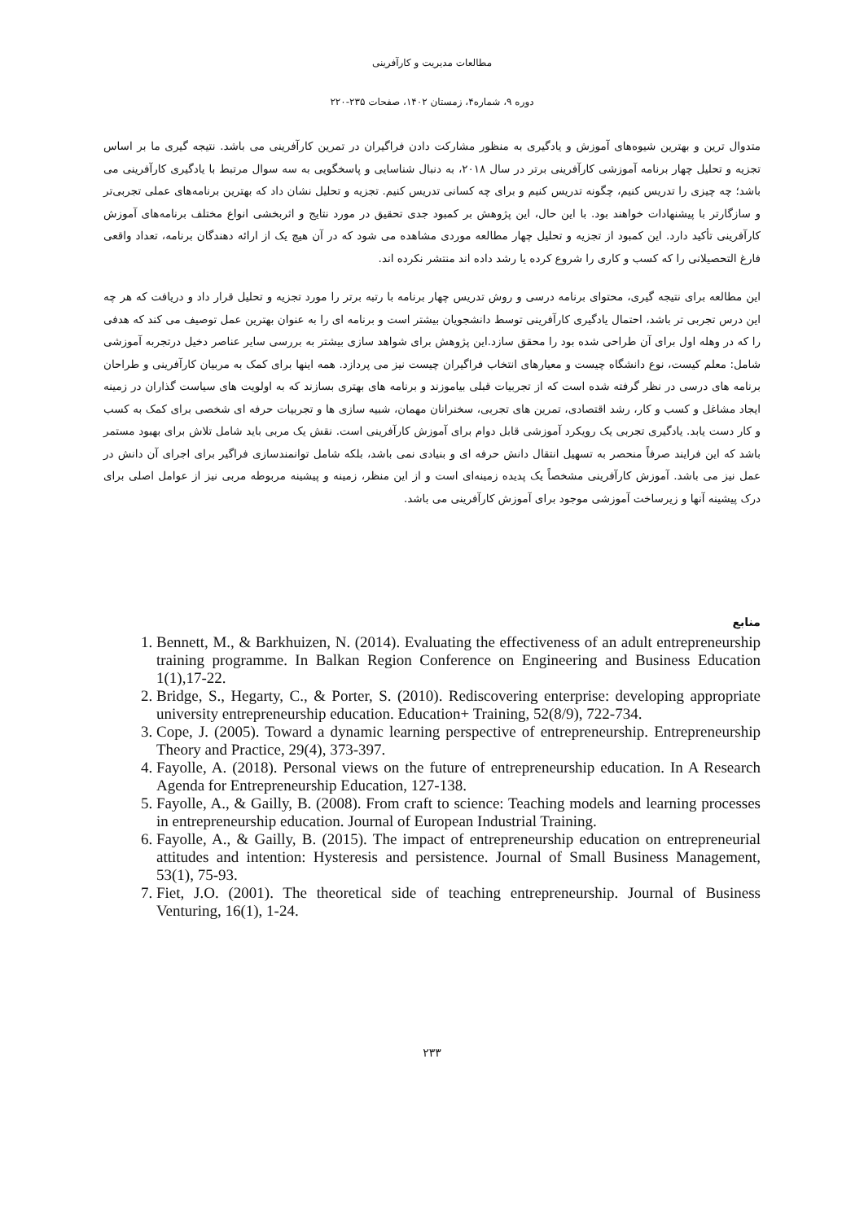مطالعات مدیریت و کارآفرینی
دوره ۹، شماره۴، زمستان ۱۴۰۲، صفحات ۲۳۵-۲۲۰
متدوال ترین و بهترین شیوه‌های آموزش و یادگیری به منظور مشارکت دادن فراگیران در تمرین کارآفرینی می باشد. نتیجه گیری ما بر اساس تجزیه و تحلیل چهار برنامه آموزشی کارآفرینی برتر در سال ۲۰۱۸، به دنبال شناسایی و پاسخگویی به سه سوال مرتبط با یادگیری کارآفرینی می باشد؛ چه چیزی را تدریس کنیم، چگونه تدریس کنیم و برای چه کسانی تدریس کنیم. تجزیه و تحلیل نشان داد که بهترین برنامه‌های عملی تجربی‌تر و سازگارتر با پیشنهادات خواهند بود. با این حال، این پژوهش بر کمبود جدی تحقیق در مورد نتایج و اثربخشی انواع مختلف برنامه‌های آموزش کارآفرینی تأکید دارد. این کمبود از تجزیه و تحلیل چهار مطالعه موردی مشاهده می شود که در آن هیچ یک از ارائه دهندگان برنامه، تعداد واقعی فارغ التحصیلانی را که کسب و کاری را شروع کرده یا رشد داده اند منتشر نکرده اند.
این مطالعه برای نتیجه گیری، محتوای برنامه درسی و روش تدریس چهار برنامه با رتبه برتر را مورد تجزیه و تحلیل قرار داد و دریافت که هر چه این درس تجربی تر باشد، احتمال یادگیری کارآفرینی توسط دانشجویان بیشتر است و برنامه ای را به عنوان بهترین عمل توصیف می کند که هدفی را که در وهله اول برای آن طراحی شده بود را محقق سازد.این پژوهش برای شواهد سازی بیشتر به بررسی سایر عناصر دخیل درتجربه آموزشی شامل: معلم کیست، نوع دانشگاه چیست و معیارهای انتخاب فراگیران چیست نیز می پردازد. همه اینها برای کمک به مربیان کارآفرینی و طراحان برنامه های درسی در نظر گرفته شده است که از تجربیات قبلی بیاموزند و برنامه های بهتری بسازند که به اولویت های سیاست گذاران در زمینه ایجاد مشاغل و کسب و کار، رشد اقتصادی، تمرین های تجربی، سخنرانان مهمان، شبیه سازی ها و تجربیات حرفه ای شخصی برای کمک به کسب و کار دست یابد. یادگیری تجربی یک رویکرد آموزشی قابل دوام برای آموزش کارآفرینی است. نقش یک مربی باید شامل تلاش برای بهبود مستمر باشد که این فرایند صرفاً منحصر به تسهیل انتقال دانش حرفه ای و بنیادی نمی باشد، بلکه شامل توانمندسازی فراگیر برای اجرای آن دانش در عمل نیز می باشد. آموزش کارآفرینی مشخصاً یک پدیده زمینه‌ای است و از این منظر، زمینه و پیشینه مربوطه مربی نیز از عوامل اصلی برای درک پیشینه آنها و زیرساخت آموزشی موجود برای آموزش کارآفرینی می باشد.
منابع
1. Bennett, M., & Barkhuizen, N. (2014). Evaluating the effectiveness of an adult entrepreneurship training programme. In Balkan Region Conference on Engineering and Business Education 1(1),17-22.
2. Bridge, S., Hegarty, C., & Porter, S. (2010). Rediscovering enterprise: developing appropriate university entrepreneurship education. Education+ Training, 52(8/9), 722-734.
3. Cope, J. (2005). Toward a dynamic learning perspective of entrepreneurship. Entrepreneurship Theory and Practice, 29(4), 373-397.
4. Fayolle, A. (2018). Personal views on the future of entrepreneurship education. In A Research Agenda for Entrepreneurship Education, 127-138.
5. Fayolle, A., & Gailly, B. (2008). From craft to science: Teaching models and learning processes in entrepreneurship education. Journal of European Industrial Training.
6. Fayolle, A., & Gailly, B. (2015). The impact of entrepreneurship education on entrepreneurial attitudes and intention: Hysteresis and persistence. Journal of Small Business Management, 53(1), 75-93.
7. Fiet, J.O. (2001). The theoretical side of teaching entrepreneurship. Journal of Business Venturing, 16(1), 1-24.
۲۳۳